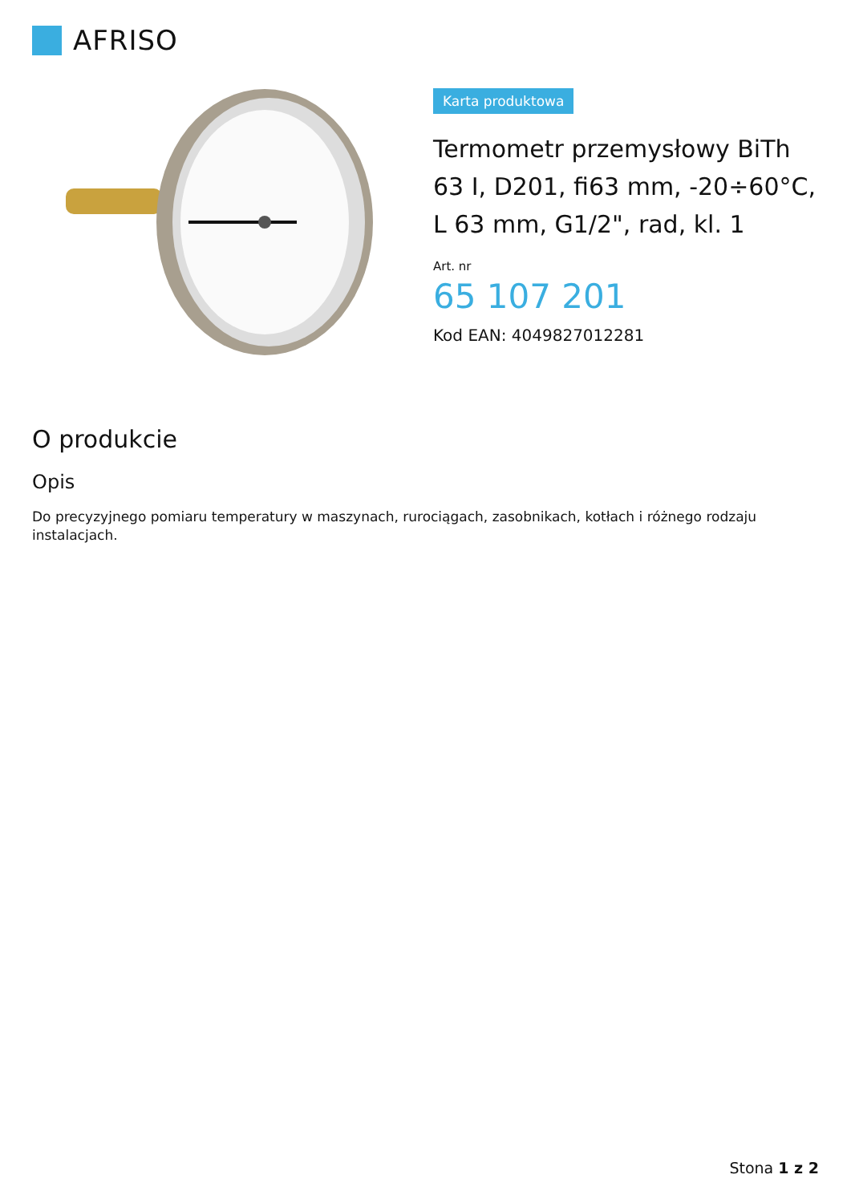AFRISO
Karta produktowa
Termometr przemysłowy BiTh 63 I, D201, fi63 mm, -20÷60°C, L 63 mm, G1/2", rad, kl. 1
Art. nr
65 107 201
Kod EAN: 4049827012281
O produkcie
Opis
Do precyzyjnego pomiaru temperatury w maszynach, rurociągach, zasobnikach, kotłach i różnego rodzaju instalacjach.
Stona 1 z 2